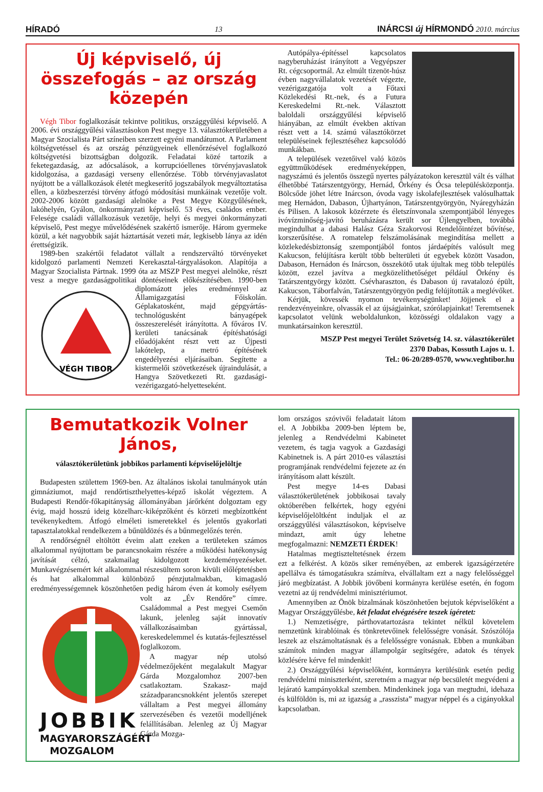HÍRADÓ 13 INÁRCSI új HÍRMONDÓ 2010. március
Új képviselő, új összefogás – az ország közepén
Végh Tibor foglalkozását tekintve politikus, országgyűlési képviselő. A 2006. évi országgyűlési választásokon Pest megye 13. választókerületében a Magyar Szocialista Párt színeiben szerzett egyéni mandátumot. A Parlament költségvetéssel és az ország pénzügyeinek ellenőrzésével foglalkozó költségvetési bizottságban dolgozik. Feladatai közé tartozik a feketegazdaság, az adócsalások, a korrupcióellenes törvényjavaslatok kidolgozása, a gazdasági verseny ellenőrzése. Több törvényjavaslatot nyújtott be a vállalkozások életét megkeserítő jogszabályok megváltoztatása ellen, a közbeszerzési törvény átfogó módosítási munkáinak vezetője volt. 2002-2006 között gazdasági alelnöke a Pest Megye Közgyűlésének, lakóhelyén, Gyálon, önkormányzati képviselő. 53 éves, családos ember. Felesége családi vállalkozásuk vezetője, helyi és megyei önkormányzati képviselő, Pest megye művelődésének szakértő ismerője. Három gyermeke közül, a két nagyobbik saját háztartását vezeti már, legkisebb lánya az idén érettségizik.
1989-ben szakértői feladatot vállalt a rendszerváltó törvényeket kidolgozó parlamenti Nemzeti Kerekasztal-tárgyalásokon. Alapítója a Magyar Szocialista Pártnak. 1999 óta az MSZP Pest megyei alelnöke, részt vesz a megye gazdaságpolitikai döntéseinek előkészítésében.
VÉGH TIBOR
1990-ben diplomázott jeles eredménnyel az Államigazgatási Főiskolán. Géplakatosként, majd gépgyártás-technológusként bányagépek összeszerelését irányította. A főváros IV. kerületi tanácsának építéshatósági előadójaként részt vett az Újpesti lakótelep, a metró építésének engedélyezési eljárásaiban. Segítette a kistermelői szövetkezések újraindulását, a Hangya Szövetkezeti Rt. gazdasági-vezérigazgató-helyetteseként.
Autópálya-építéssel kapcsolatos nagyberuházást irányított a Vegyépszer Rt. cégcsoportnál. Az elmúlt tizenöt-húsz évben nagyvállalatok vezetését végezte, vezérigazgatója volt a Főtaxi Közlekedési Rt.-nek, és a Futura Kereskedelmi Rt.-nek. Választott baloldali országgyűlési képviselő hiányában, az elmúlt években aktívan részt vett a 14. számú választókörzet településeinek fejlesztéséhez kapcsolódó munkákban.
A települések vezetőivel való közös együttműködések eredményeképpen, nagyszámú és jelentős összegű nyertes pályázatokon keresztül vált és válhat élhetőbbé Tatárszentgyörgy, Hernád, Örkény és Ócsa településközpontja. Bölcsőde jöhet létre Inárcson, óvoda vagy iskolafejlesztések valósulhattak meg Hernádon, Dabason, Újhartyánon, Tatárszentgyörgyön, Nyáregyházán és Pilisen. A lakosok közérzete és életszínvonala szempontjából lényeges ivóvízminőség-javító beruházásra került sor Újlengyelben, továbbá megindulhat a dabasi Halász Géza Szakorvosi Rendelőintézet bővítése, korszerűsítése. A romatelep felszámolásának megindítása mellett a közlekedésbiztonság szempontjából fontos járdaépítés valósult meg Kakucson, felújításra került több belterületi út egyebek között Vasadon, Dabason, Hernádon és Inárcson, összekötő utak újultak meg több település között, ezzel javítva a megközelíthetőséget például Örkény és Tatárszentgyörgy között. Csévharaszton, és Dabason új ravatalozó épült, Kakucson, Táborfalván, Tatárszentgyörgyön pedig felújították a meglévőket.
Kérjük, kövessék nyomon tevékenységünket! Jöjjenek el a rendezvényeinkre, olvassák el az újságjainkat, szórólapjainkat! Teremtsenek kapcsolatot velünk weboldalunkon, közösségi oldalakon vagy a munkatársainkon keresztül.
MSZP Pest megyei Terület Szövetség 14. sz. választókerület
2370 Dabas, Kossuth Lajos u. 1.
Tel.: 06-20/289-0570, www.veghtibor.hu
Bemutatkozik Volner János,
választókerületünk jobbikos parlamenti képviselőjelöltje
Budapesten születtem 1969-ben. Az általános iskolai tanulmányok után gimnáziumot, majd rendőrtiszthelyettes-képző iskolát végeztem. A Budapesti Rendőr-főkapitányság állományában járőrként dolgoztam egy évig, majd hosszú ideig közelharc-kiképzőként és körzeti megbízottként tevékenykedtem. Átfogó elméleti ismeretekkel és jelentős gyakorlati tapasztalatokkal rendelkezem a bűnüldözés és a bűnmegelőzés terén.
A rendőrségnél eltöltött éveim alatt ezeken a területeken számos alkalommal nyújtottam be parancsnokaim részére a működési hatékonyság javítását célzó, szakmailag kidolgozott kezdeményezéseket. Munkavégzésemért két alkalommal részesültem soron kívüli előléptetésben és hat alkalommal különböző pénzjutalmakban, kimagasló eredményességemnek köszönhetően pedig JOBBIK
MAGYARORSZÁGÉRT
MOZGALOM három éven át komoly esélyem volt az „Év Rendőre” címre. Családommal a Pest megyei Csemőn lakunk, jelenleg saját innovatív vállalkozásaimban gyártással, kereskedelemmel és kutatás-fejlesztéssel foglalkozom.
A magyar nép utolsó védelmezőjeként megalakult Magyar Gárda Mozgalomhoz 2007-ben csatlakoztam. Szakasz- majd századparancsnokként jelentős szerepet vállaltam a Pest megyei állomány szervezésében és vezetői modelljének felállításában. Jelenleg az Új Magyar Gárda Mozga-
lom országos szóvivői feladatait látom el. A Jobbikba 2009-ben léptem be, jelenleg a Rendvédelmi Kabinetet vezetem, és tagja vagyok a Gazdasági Kabinetnek is. A párt 2010-es választási programjának rendvédelmi fejezete az én irányításom alatt készült.
Pest megye 14-es Dabasi választókerületének jobbikosai tavaly októberében felkértek, hogy egyéni képviselőjelöltként induljak el az országgyűlési választásokon, képviselve mindazt, amit úgy lehetne megfogalmazni: NEMZETI ÉRDEK!
Hatalmas megtiszteltetésnek érzem ezt a felkérést. A közös siker reményében, az emberek igazságérzetére apellálva és támogatásukra számítva, elvállaltam ezt a nagy felelősséggel járó megbízatást. A Jobbik jövőbeni kormányra kerülése esetén, én fogom vezetni az új rendvédelmi minisztériumot.
Amennyiben az Önök bizalmának köszönhetően bejutok képviselőként a Magyar Országgyűlésbe, két feladat elvégzésére teszek ígéretet:
1.) Nemzetiségre, párthovatartozásra tekintet nélkül követelem nemzetünk kirablóinak és tönkretevőinek felelősségre vonását. Szószólója leszek az elszámoltatásnak és a felelősségre vonásnak. Ebben a munkában számítok minden magyar állampolgár segítségére, adatok és tények közlésére kérve fel mindenkit!
2.) Országgyűlési képviselőként, kormányra kerülésünk esetén pedig rendvédelmi miniszterként, szeretném a magyar nép becsületét megvédeni a lejárató kampányokkal szemben. Mindenkinek joga van megtudni, idehaza és külföldön is, mi az igazság a „rasszista” magyar néppel és a cigányokkal kapcsolatban.